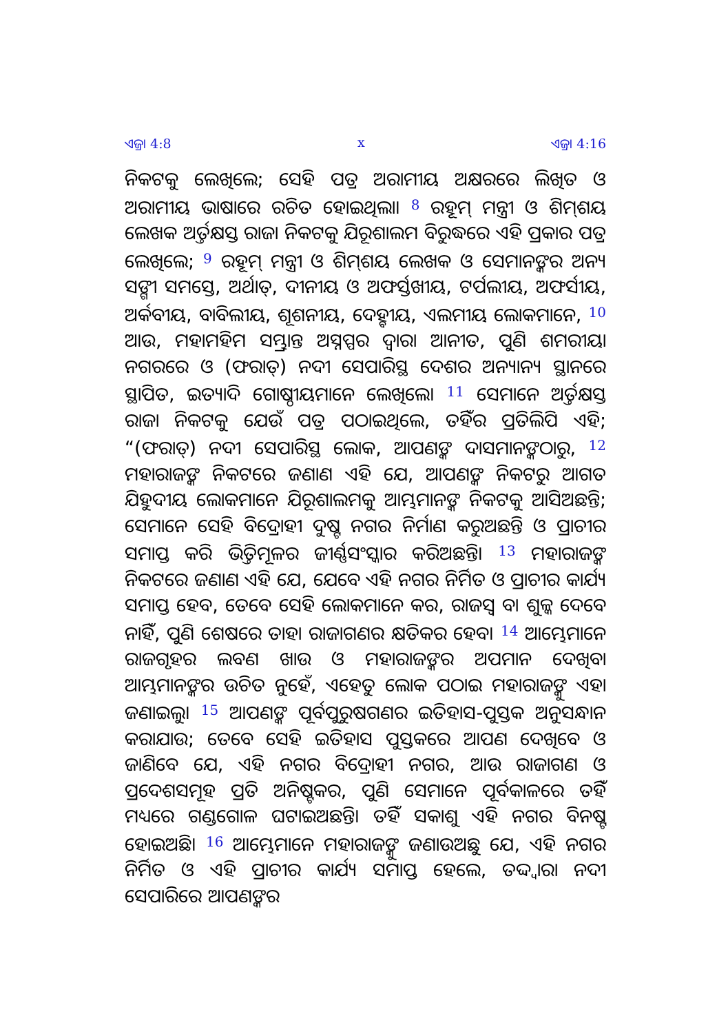ଏଜ୍ରା 4:8 x ଏଜ୍ରା 4:16
ନିକଟକୁ ଲେଖିଲେ; ସେହି ପତ୍ର ଅରାମୀୟ ଅକ୍ଷରରେ ଲିଖିତ ଓ ଅରାମୀୟ ଭାଷାରେ ରଚିତ ହୋଇଥିଲା। <sup>8</sup> ରହୂମ୍ ମନ୍ତ୍ରୀ ଓ ଶିମ୍‌ଶୟ ଲେଖକ ଅର୍ତ୍ତକ୍ଷସ୍ତ ରାଜା ନିକଟକୁ ଯିରୂଶାଲମ ବିରୁଦ୍ଧରେ ଏହି ପ୍ରକାର ପତ୍ର ଲେଖିଲେ; <sup>9</sup> ରହୂମ୍ ମନ୍ତ୍ରୀ ଓ ଶିମ୍‌ଶୟ ଲେଖକ ଓ ସେମାନଙ୍କର ଅନ୍ୟ ସଙ୍ଗୀ ସମସ୍ତେ, ଅର୍ଥାତ୍, ଦୀନୀୟ ଓ ଅଫର୍ସ୍ତଖୀୟ, ଟର୍ପଲୀୟ, ଅଫର୍ସୀୟ, ଅର୍କବୀୟ, ବାବିଲୀୟ, ଶୂଶନୀୟ, ଦେହ୍ବୀୟ, ଏଲମୀୟ ଲୋକମାନେ, <sup>10</sup> ଆଉ, ମହାମହିମ ସମ୍ଭ୍ରାନ୍ତ ଅସ୍ନପ୍ପର ଦ୍ୱାରା ଆନୀତ, ପୁଣି ଶମରୀୟା ନଗରରେ ଓ (ଫରାତ୍) ନଦୀ ସେପାରିସ୍ଥ ଦେଶର ଅନ୍ୟାନ୍ୟ ସ୍ଥାନରେ ସ୍ଥାପିତ, ଇତ୍ୟାଦି ଗୋଷ୍ଠୀୟମାନେ ଲେଖିଲେ। <sup>11</sup> ସେମାନେ ଅର୍ତ୍ତକ୍ଷସ୍ତ ରାଜା ନିକଟକୁ ଯେଉଁ ପତ୍ର ପଠାଇଥିଲେ, ତହିଁର ପ୍ରତିଲିପି ଏହି; “(ଫରାତ୍) ନଦୀ ସେପାରିସ୍ଥ ଲୋକ, ଆପଣଙ୍କ ଦାସମାନଙ୍କଠାରୁ, <sup>12</sup> ମହାରାଜଙ୍କ ନିକଟରେ ଜଣାଣ ଏହି ଯେ, ଆପଣଙ୍କ ନିକଟରୁ ଆଗତ ଯିହୁଦୀୟ ଲୋକମାନେ ଯିରୂଶାଲମକୁ ଆମ୍ଭମାନଙ୍କ ନିକଟକୁ ଆସିଅଛନ୍ତି; ସେମାନେ ସେହି ବିଦ୍ରୋହୀ ଦୁଷ୍ଟ ନଗର ନିର୍ମାଣ କରୁଅଛନ୍ତି ଓ ପ୍ରାଚୀର ସମାପ୍ତ କରି ଭିତ୍ତିମୂଳର ଜୀର୍ଣ୍ଣସଂସ୍କାର କରିଅଛନ୍ତି। <sup>13</sup> ମହାରାଜଙ୍କ ନିକଟରେ ଜଣାଣ ଏହି ଯେ, ଯେବେ ଏହି ନଗର ନିର୍ମିତ ଓ ପ୍ରାଚୀର କାର୍ଯ୍ୟ ସମାପ୍ତ ହେବ, ତେବେ ସେହି ଲୋକମାନେ କର, ରାଜସ୍ୱ ବା ଶୁଳ୍କ ଦେବେ ନାହିଁ, ପୁଣି ଶେଷରେ ତାହା ରାଜାଗଣର କ୍ଷତିକର ହେବ। <sup>14</sup> ଆମ୍ଭେମାନେ ରାଜଗୃହର ଲବଣ ଖାଉ ଓ ମହାରାଜଙ୍କର ଅପମାନ ଦେଖିବା ଆମ୍ଭମାନଙ୍କର ଉଚିତ ନୁହେଁ, ଏହେତୁ ଲୋକ ପଠାଇ ମହାରାଜଙ୍କୁ ଏହା ଜଣାଇଲୁ। <sup>15</sup> ଆପଣଙ୍କ ପୂର୍ବପୁରୁଷଗଣର ଇତିହାସ-ପୁସ୍ତକ ଅନୁସନ୍ଧାନ କରାଯାଉ; ତେବେ ସେହି ଇତିହାସ ପୁସ୍ତକରେ ଆପଣ ଦେଖିବେ ଓ ଜାଣିବେ ଯେ, ଏହି ନଗର ବିଦ୍ରୋହୀ ନଗର, ଆଉ ରାଜାଗଣ ଓ ପ୍ରଦେଶସମୂହ ପ୍ରତି ଅନିଷ୍ଟକର, ପୁଣି ସେମାନେ ପୂର୍ବକାଳରେ ତହିଁ ମଧ୍ୟରେ ଗଣ୍ଡଗୋଳ ଘଟାଇଅଛନ୍ତି। ତହିଁ ସକାଶୁ ଏହି ନଗର ବିନଷ୍ଟ ହୋଇଅଛି। <sup>16</sup> ଆମ୍ଭେମାନେ ମହାରାଜଙ୍କୁ ଜଣାଉଅଛୁ ଯେ, ଏହି ନଗର ନିର୍ମିତ ଓ ଏହି ପ୍ରାଚୀର କାର୍ଯ୍ୟ ସମାପ୍ତ ହେଲେ, ତଦ୍ଦ୍ୱାରା ନଦୀ ସେପାରିରେ ଆପଣଙ୍କର